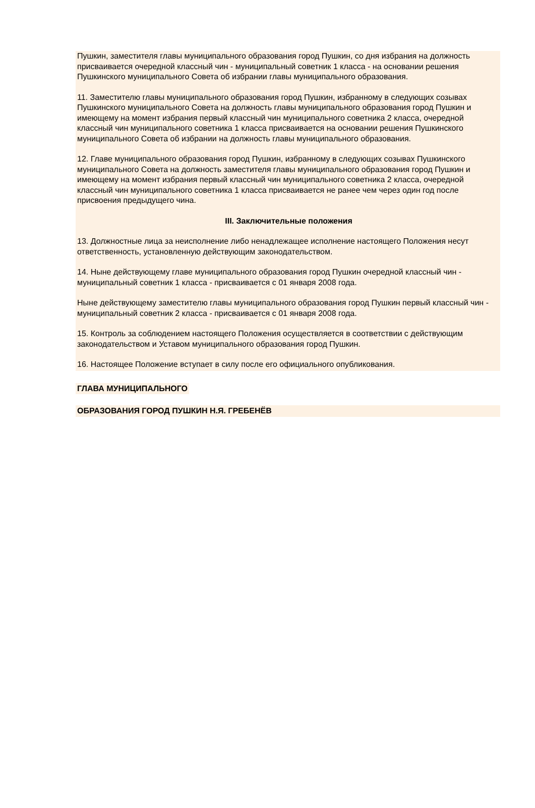Пушкин, заместителя главы муниципального образования город Пушкин, со дня избрания на должность присваивается очередной классный чин - муниципальный советник 1 класса - на основании решения Пушкинского муниципального Совета об избрании главы муниципального образования.
11. Заместителю главы муниципального образования город Пушкин, избранному в следующих созывах Пушкинского муниципального Совета на должность главы муниципального образования город Пушкин и имеющему на момент избрания первый классный чин муниципального советника 2 класса, очередной классный чин муниципального советника 1 класса присваивается на основании решения Пушкинского муниципального Совета об избрании на должность главы муниципального образования.
12. Главе муниципального образования город Пушкин, избранному в следующих созывах Пушкинского муниципального Совета на должность заместителя главы муниципального образования город Пушкин и имеющему на момент избрания первый классный чин муниципального советника 2 класса, очередной классный чин муниципального советника 1 класса присваивается не ранее чем через один год после присвоения предыдущего чина.
III. Заключительные положения
13. Должностные лица за неисполнение либо ненадлежащее исполнение настоящего Положения несут ответственность, установленную действующим законодательством.
14. Ныне действующему главе муниципального образования город Пушкин очередной классный чин - муниципальный советник 1 класса - присваивается с 01 января 2008 года.
Ныне действующему заместителю главы муниципального образования город Пушкин первый классный чин - муниципальный советник 2 класса - присваивается с 01 января 2008 года.
15. Контроль за соблюдением настоящего Положения осуществляется в соответствии с действующим законодательством и Уставом муниципального образования город Пушкин.
16. Настоящее Положение вступает в силу после его официального опубликования.
ГЛАВА МУНИЦИПАЛЬНОГО
ОБРАЗОВАНИЯ ГОРОД ПУШКИН Н.Я. ГРЕБЕНЁВ